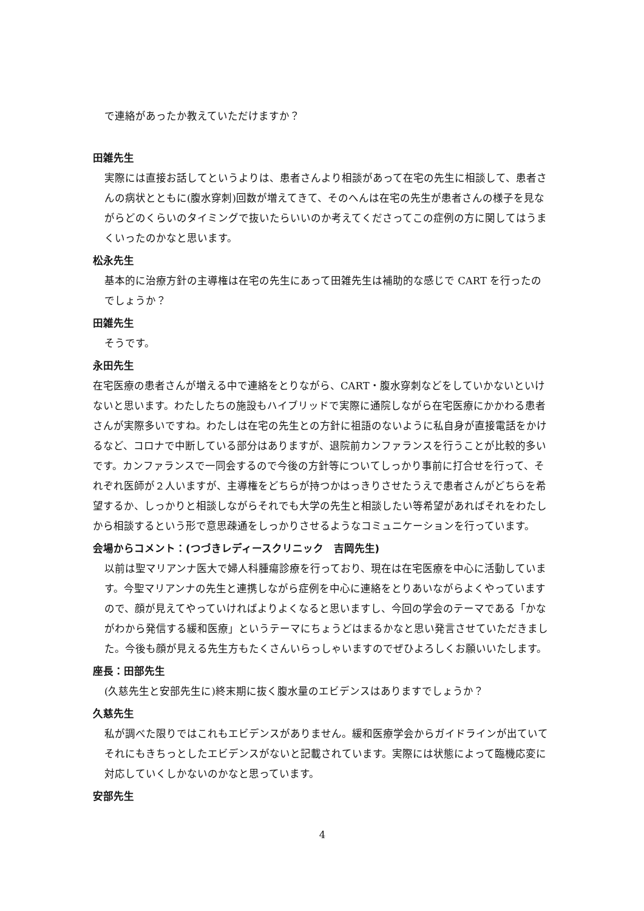で連絡があったか教えていただけますか？
田雑先生
実際には直接お話してというよりは、患者さんより相談があって在宅の先生に相談して、患者さんの病状とともに(腹水穿刺)回数が増えてきて、そのへんは在宅の先生が患者さんの様子を見ながらどのくらいのタイミングで抜いたらいいのか考えてくださってこの症例の方に関してはうまくいったのかなと思います。
松永先生
基本的に治療方針の主導権は在宅の先生にあって田雑先生は補助的な感じで CART を行ったのでしょうか？
田雑先生
そうです。
永田先生
在宅医療の患者さんが増える中で連絡をとりながら、CART・腹水穿刺などをしていかないといけないと思います。わたしたちの施設もハイブリッドで実際に通院しながら在宅医療にかかわる患者さんが実際多いですね。わたしは在宅の先生との方針に祖語のないように私自身が直接電話をかけるなど、コロナで中断している部分はありますが、退院前カンファランスを行うことが比較的多いです。カンファランスで一同会するので今後の方針等についてしっかり事前に打合せを行って、それぞれ医師が２人いますが、主導権をどちらが持つかはっきりさせたうえで患者さんがどちらを希望するか、しっかりと相談しながらそれでも大学の先生と相談したい等希望があればそれをわたしから相談するという形で意思疎通をしっかりさせるようなコミュニケーションを行っています。
会場からコメント：(つづきレディースクリニック　吉岡先生)
以前は聖マリアンナ医大で婦人科腫瘍診療を行っており、現在は在宅医療を中心に活動しています。今聖マリアンナの先生と連携しながら症例を中心に連絡をとりあいながらよくやっていますので、顔が見えてやっていければよりよくなると思いますし、今回の学会のテーマである「かながわから発信する緩和医療」というテーマにちょうどはまるかなと思い発言させていただきました。今後も顔が見える先生方もたくさんいらっしゃいますのでぜひよろしくお願いいたします。
座長：田部先生
(久慈先生と安部先生に)終末期に抜く腹水量のエビデンスはありますでしょうか？
久慈先生
私が調べた限りではこれもエビデンスがありません。緩和医療学会からガイドラインが出ていてそれにもきちっとしたエビデンスがないと記載されています。実際には状態によって臨機応変に対応していくしかないのかなと思っています。
安部先生
4